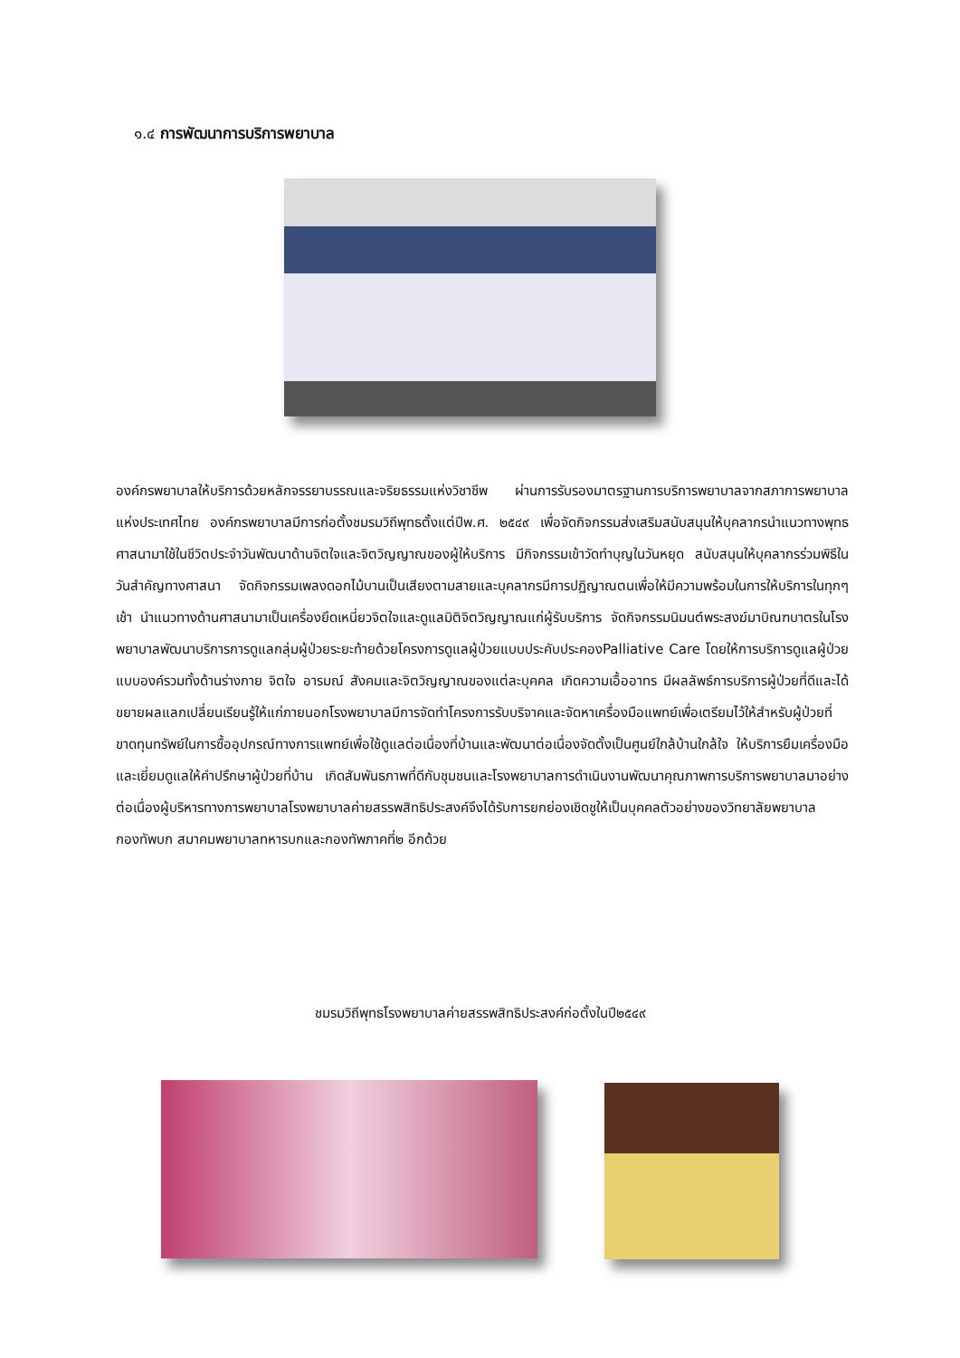๑.๔ การพัฒนาการบริการพยาบาล
องค์กรพยาบาลให้บริการด้วยหลักจรรยาบรรณและจริยธรรมแห่งวิชาชีพ ผ่านการรับรองมาตรฐานการบริการพยาบาลจากสภาการพยาบาลแห่งประเทศไทย องค์กรพยาบาลมีการก่อตั้งชมรมวิถีพุทธตั้งแต่ปีพ.ศ. ๒๕๔๙ เพื่อจัดกิจกรรมส่งเสริมสนับสนุนให้บุคลากรนำแนวทางพุทธศาสนามาใช้ในชีวิตประจำวันพัฒนาด้านจิตใจและจิตวิญญาณของผู้ให้บริการ มีกิจกรรมเข้าวัดทำบุญในวันหยุด สนับสนุนให้บุคลากรร่วมพิธีในวันสำคัญทางศาสนา จัดกิจกรรมเพลงดอกไม้บานเป็นเสียงตามสายและบุคลากรมีการปฏิญาณตนเพื่อให้มีความพร้อมในการให้บริการในทุกๆเช้า นำแนวทางด้านศาสนามาเป็นเครื่องยึดเหนี่ยวจิตใจและดูแลมิติจิตวิญญาณแก่ผู้รับบริการ จัดกิจกรรมนิมนต์พระสงฆ์มาบิณฑบาตรในโรงพยาบาลพัฒนาบริการการดูแลกลุ่มผู้ป่วยระยะท้ายด้วยโครงการดูแลผู้ป่วยแบบประคับประคองPalliative Care โดยให้การบริการดูแลผู้ป่วยแบบองค์รวมทั้งด้านร่างกาย จิตใจ อารมณ์ สังคมและจิตวิญญาณของแต่ละบุคคล เกิดความเอื้ออาทร มีผลลัพธ์การบริการผู้ป่วยที่ดีและได้ขยายผลแลกเปลี่ยนเรียนรู้ให้แก่ภายนอกโรงพยาบาลมีการจัดทำโครงการรับบริจาคและจัดหาเครื่องมือแพทย์เพื่อเตรียมไว้ให้สำหรับผู้ป่วยที่ขาดทุนทรัพย์ในการซื้ออุปกรณ์ทางการแพทย์เพื่อใช้ดูแลต่อเนื่องที่บ้านและพัฒนาต่อเนื่องจัดตั้งเป็นศูนย์ใกล้บ้านใกล้ใจ ให้บริการยืมเครื่องมือและเยี่ยมดูแลให้คำปรึกษาผู้ป่วยที่บ้าน เกิดสัมพันธภาพที่ดีกับชุมชนและโรงพยาบาลการดำเนินงานพัฒนาคุณภาพการบริการพยาบาลมาอย่างต่อเนื่องผู้บริหารทางการพยาบาลโรงพยาบาลค่ายสรรพสิทธิประสงค์จึงได้รับการยกย่องเชิดชูให้เป็นบุคคลตัวอย่างของวิทยาลัยพยาบาลกองทัพบก สมาคมพยาบาลทหารบกและกองทัพภาคที่๒ อีกด้วย
ชมรมวิถีพุทธโรงพยาบาลค่ายสรรพสิทธิประสงค์ก่อตั้งในปี๒๕๔๙